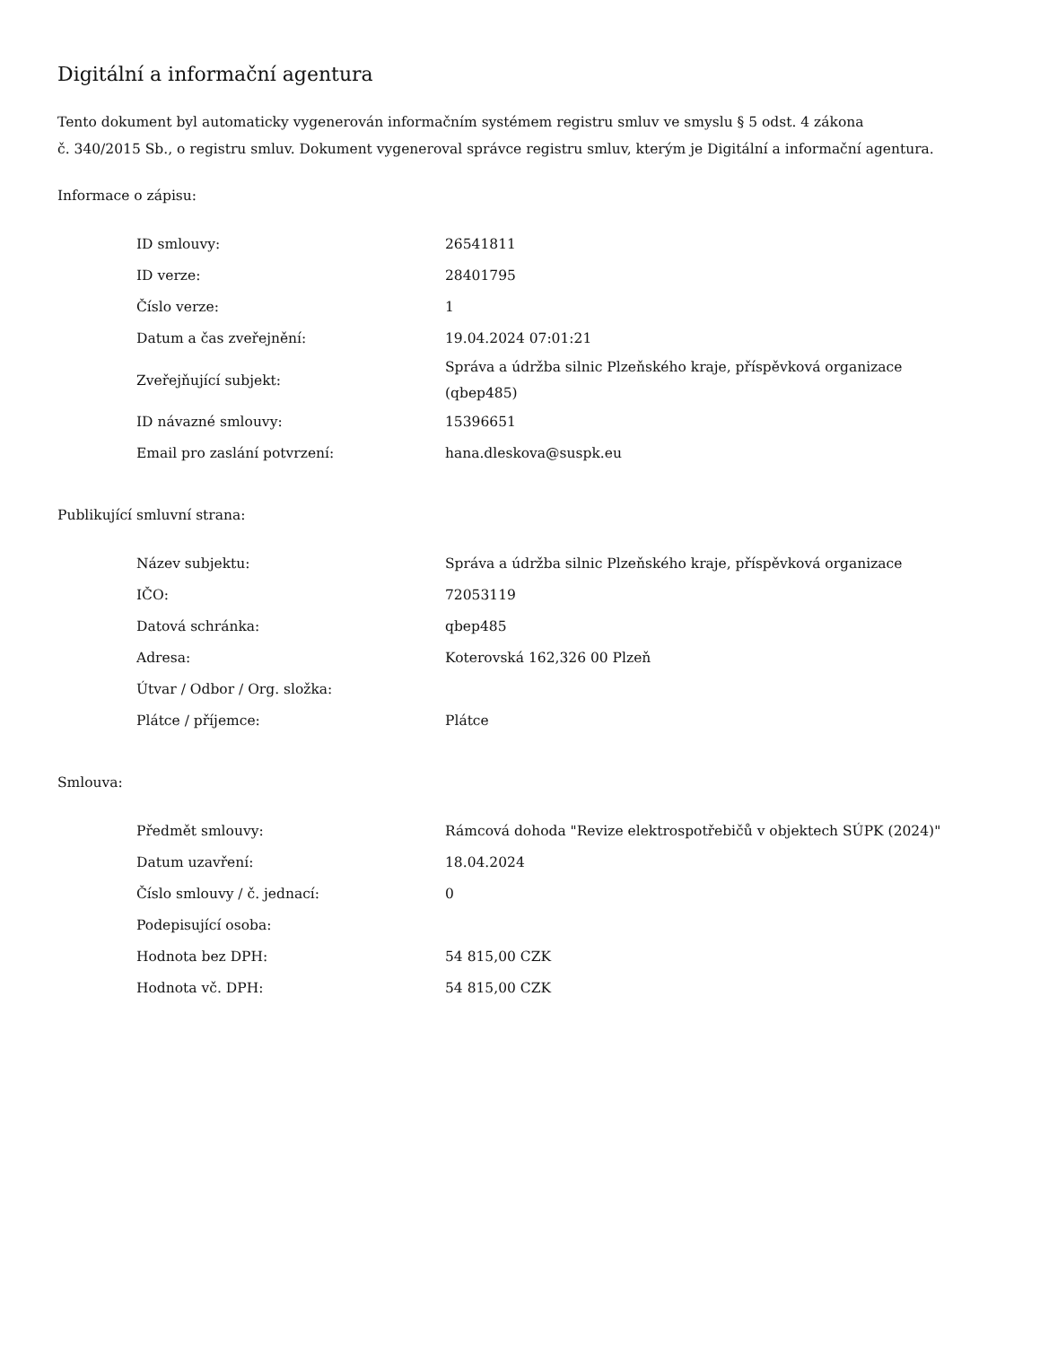Digitální a informační agentura
Tento dokument byl automaticky vygenerován informačním systémem registru smluv ve smyslu § 5 odst. 4 zákona
č. 340/2015 Sb., o registru smluv. Dokument vygeneroval správce registru smluv, kterým je Digitální a informační agentura.
Informace o zápisu:
| ID smlouvy: | 26541811 |
| ID verze: | 28401795 |
| Číslo verze: | 1 |
| Datum a čas zveřejnění: | 19.04.2024 07:01:21 |
| Zveřejňující subjekt: | Správa a údržba silnic Plzeňského kraje, příspěvková organizace (qbep485) |
| ID návazné smlouvy: | 15396651 |
| Email pro zaslání potvrzení: | hana.dleskova@suspk.eu |
Publikující smluvní strana:
| Název subjektu: | Správa a údržba silnic Plzeňského kraje, příspěvková organizace |
| IČO: | 72053119 |
| Datová schránka: | qbep485 |
| Adresa: | Koterovská 162,326 00 Plzeň |
| Útvar / Odbor / Org. složka: | |
| Plátce / příjemce: | Plátce |
Smlouva:
| Předmět smlouvy: | Rámcová dohoda "Revize elektrospotřebičů v objektech SÚPK (2024)" |
| Datum uzavření: | 18.04.2024 |
| Číslo smlouvy / č. jednací: | 0 |
| Podepisující osoba: | |
| Hodnota bez DPH: | 54 815,00 CZK |
| Hodnota vč. DPH: | 54 815,00 CZK |